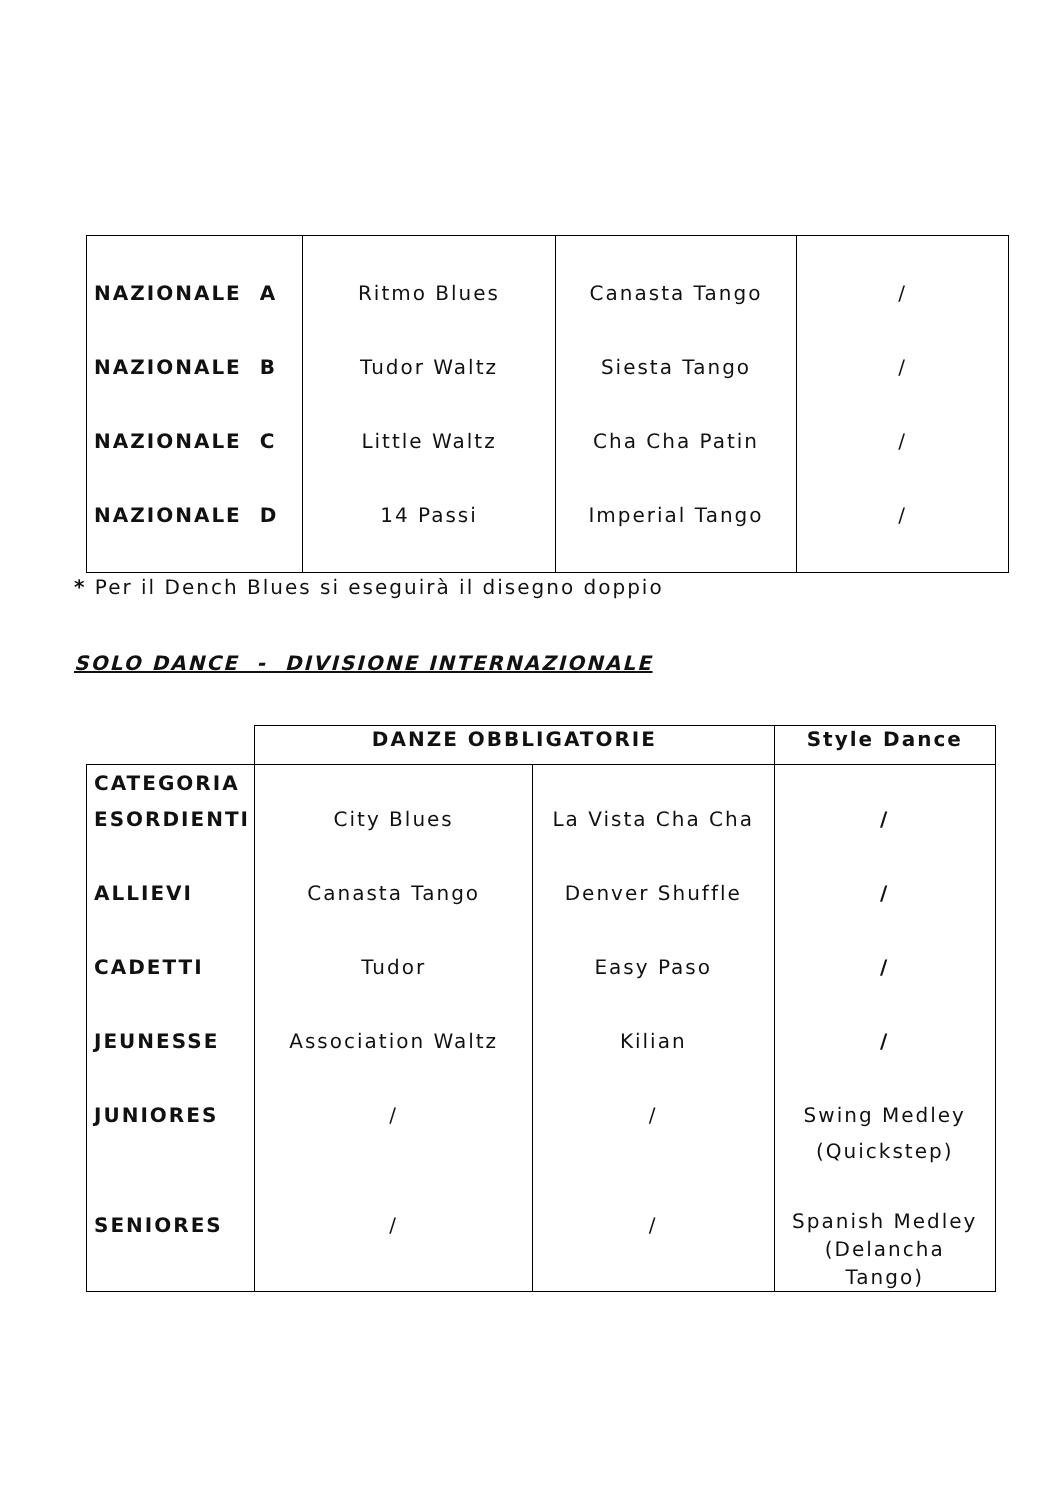| NAZIONALE A | Ritmo Blues | Canasta Tango | / |
| NAZIONALE B | Tudor Waltz | Siesta Tango | / |
| NAZIONALE C | Little Waltz | Cha Cha Patin | / |
| NAZIONALE D | 14 Passi | Imperial Tango | / |
* Per il Dench Blues si eseguirà il disegno doppio
SOLO DANCE - DIVISIONE INTERNAZIONALE
| | DANZE OBBLIGATORIE | | Style Dance |
| --- | --- | --- | --- |
| CATEGORIA | | | |
| ESORDIENTI | City Blues | La Vista Cha Cha | / |
| ALLIEVI | Canasta Tango | Denver Shuffle | / |
| CADETTI | Tudor | Easy Paso | / |
| JEUNESSE | Association Waltz | Kilian | / |
| JUNIORES | / | / | Swing Medley (Quickstep) |
| SENIORES | / | / | Spanish Medley (Delancha Tango) |